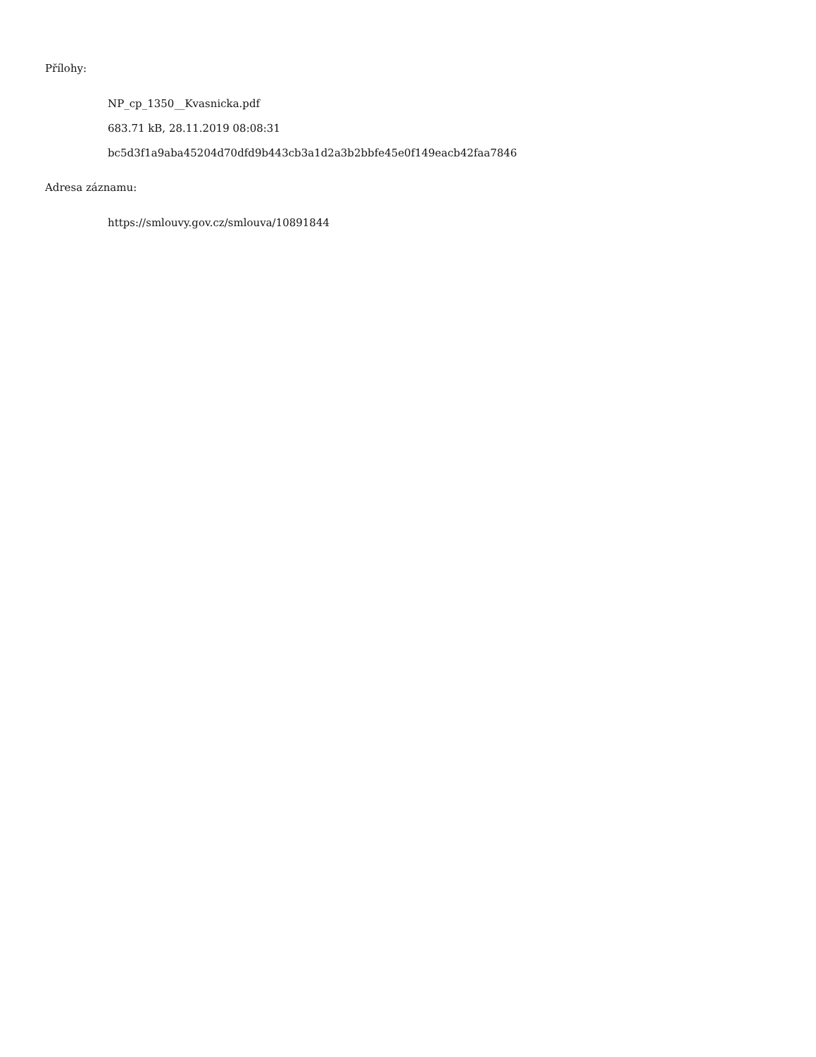Přílohy:
NP_cp_1350__Kvasnicka.pdf
683.71 kB, 28.11.2019 08:08:31
bc5d3f1a9aba45204d70dfd9b443cb3a1d2a3b2bbfe45e0f149eacb42faa7846
Adresa záznamu:
https://smlouvy.gov.cz/smlouva/10891844